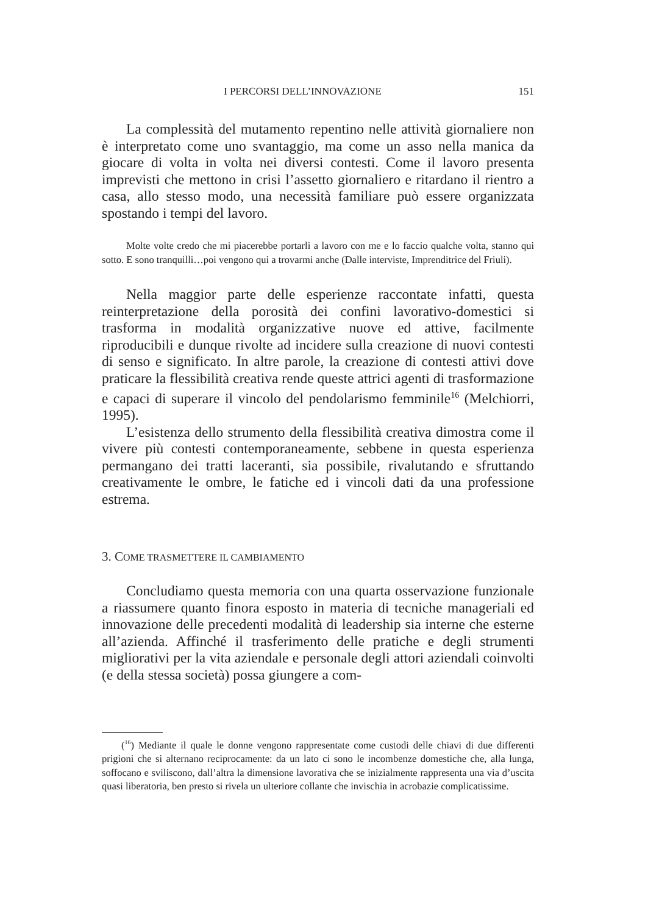I PERCORSI DELL’INNOVAZIONE 151
La complessità del mutamento repentino nelle attività giornaliere non è interpretato come uno svantaggio, ma come un asso nella manica da giocare di volta in volta nei diversi contesti. Come il lavoro presenta imprevisti che mettono in crisi l’assetto giornaliero e ritardano il rientro a casa, allo stesso modo, una necessità familiare può essere organizzata spostando i tempi del lavoro.
Molte volte credo che mi piacerebbe portarli a lavoro con me e lo faccio qualche volta, stanno qui sotto. E sono tranquilli…poi vengono qui a trovarmi anche (Dalle interviste, Imprenditrice del Friuli).
Nella maggior parte delle esperienze raccontate infatti, questa reinterpretazione della porosità dei confini lavorativo-domestici si trasforma in modalità organizzative nuove ed attive, facilmente riproducibili e dunque rivolte ad incidere sulla creazione di nuovi contesti di senso e significato. In altre parole, la creazione di contesti attivi dove praticare la flessibilità creativa rende queste attrici agenti di trasformazione e capaci di superare il vincolo del pendolarismo femminile<sup>16</sup> (Melchiorri, 1995).
L’esistenza dello strumento della flessibilità creativa dimostra come il vivere più contesti contemporaneamente, sebbene in questa esperienza permangano dei tratti laceranti, sia possibile, rivalutando e sfruttando creativamente le ombre, le fatiche ed i vincoli dati da una professione estrema.
3. COME TRASMETTERE IL CAMBIAMENTO
Concludiamo questa memoria con una quarta osservazione funzionale a riassumere quanto finora esposto in materia di tecniche manageriali ed innovazione delle precedenti modalità di leadership sia interne che esterne all’azienda. Affinché il trasferimento delle pratiche e degli strumenti migliorativi per la vita aziendale e personale degli attori aziendali coinvolti (e della stessa società) possa giungere a com-
(<sup>16</sup>) Mediante il quale le donne vengono rappresentate come custodi delle chiavi di due differenti prigioni che si alternano reciprocamente: da un lato ci sono le incombenze domestiche che, alla lunga, soffocano e sviliscono, dall’altra la dimensione lavorativa che se inizialmente rappresenta una via d’uscita quasi liberatoria, ben presto si rivela un ulteriore collante che invischia in acrobazie complicatissime.